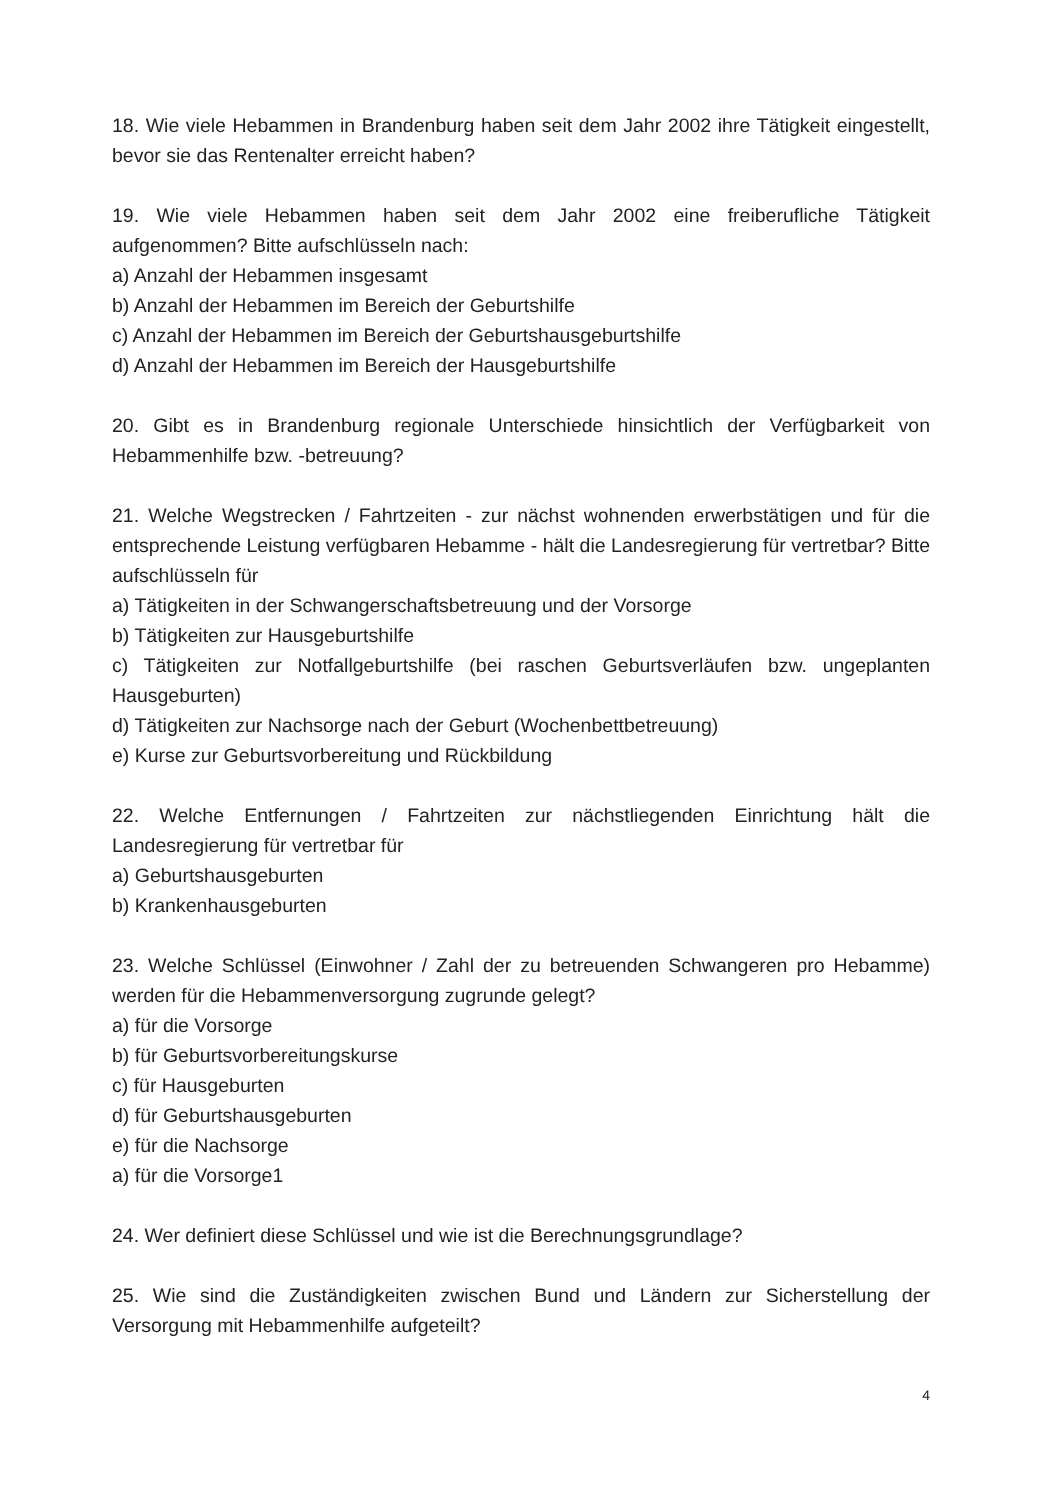18. Wie viele Hebammen in Brandenburg haben seit dem Jahr 2002 ihre Tätigkeit eingestellt, bevor sie das Rentenalter erreicht haben?
19. Wie viele Hebammen haben seit dem Jahr 2002 eine freiberufliche Tätigkeit aufgenommen? Bitte aufschlüsseln nach:
a) Anzahl der Hebammen insgesamt
b) Anzahl der Hebammen im Bereich der Geburtshilfe
c) Anzahl der Hebammen im Bereich der Geburtshausgeburtshilfe
d) Anzahl der Hebammen im Bereich der Hausgeburtshilfe
20. Gibt es in Brandenburg regionale Unterschiede hinsichtlich der Verfügbarkeit von Hebammenhilfe bzw. -betreuung?
21. Welche Wegstrecken / Fahrtzeiten - zur nächst wohnenden erwerbstätigen und für die entsprechende Leistung verfügbaren Hebamme - hält die Landesregierung für vertretbar? Bitte aufschlüsseln für
a) Tätigkeiten in der Schwangerschaftsbetreuung und der Vorsorge
b) Tätigkeiten zur Hausgeburtshilfe
c) Tätigkeiten zur Notfallgeburtshilfe (bei raschen Geburtsverläufen bzw. ungeplanten Hausgeburten)
d) Tätigkeiten zur Nachsorge nach der Geburt (Wochenbettbetreuung)
e) Kurse zur Geburtsvorbereitung und Rückbildung
22. Welche Entfernungen / Fahrtzeiten zur nächstliegenden Einrichtung hält die Landesregierung für vertretbar für
a) Geburtshausgeburten
b) Krankenhausgeburten
23. Welche Schlüssel (Einwohner / Zahl der zu betreuenden Schwangeren pro Hebamme) werden für die Hebammenversorgung zugrunde gelegt?
a) für die Vorsorge
b) für Geburtsvorbereitungskurse
c) für Hausgeburten
d) für Geburtshausgeburten
e) für die Nachsorge
a) für die Vorsorge1
24. Wer definiert diese Schlüssel und wie ist die Berechnungsgrundlage?
25. Wie sind die Zuständigkeiten zwischen Bund und Ländern zur Sicherstellung der Versorgung mit Hebammenhilfe aufgeteilt?
4